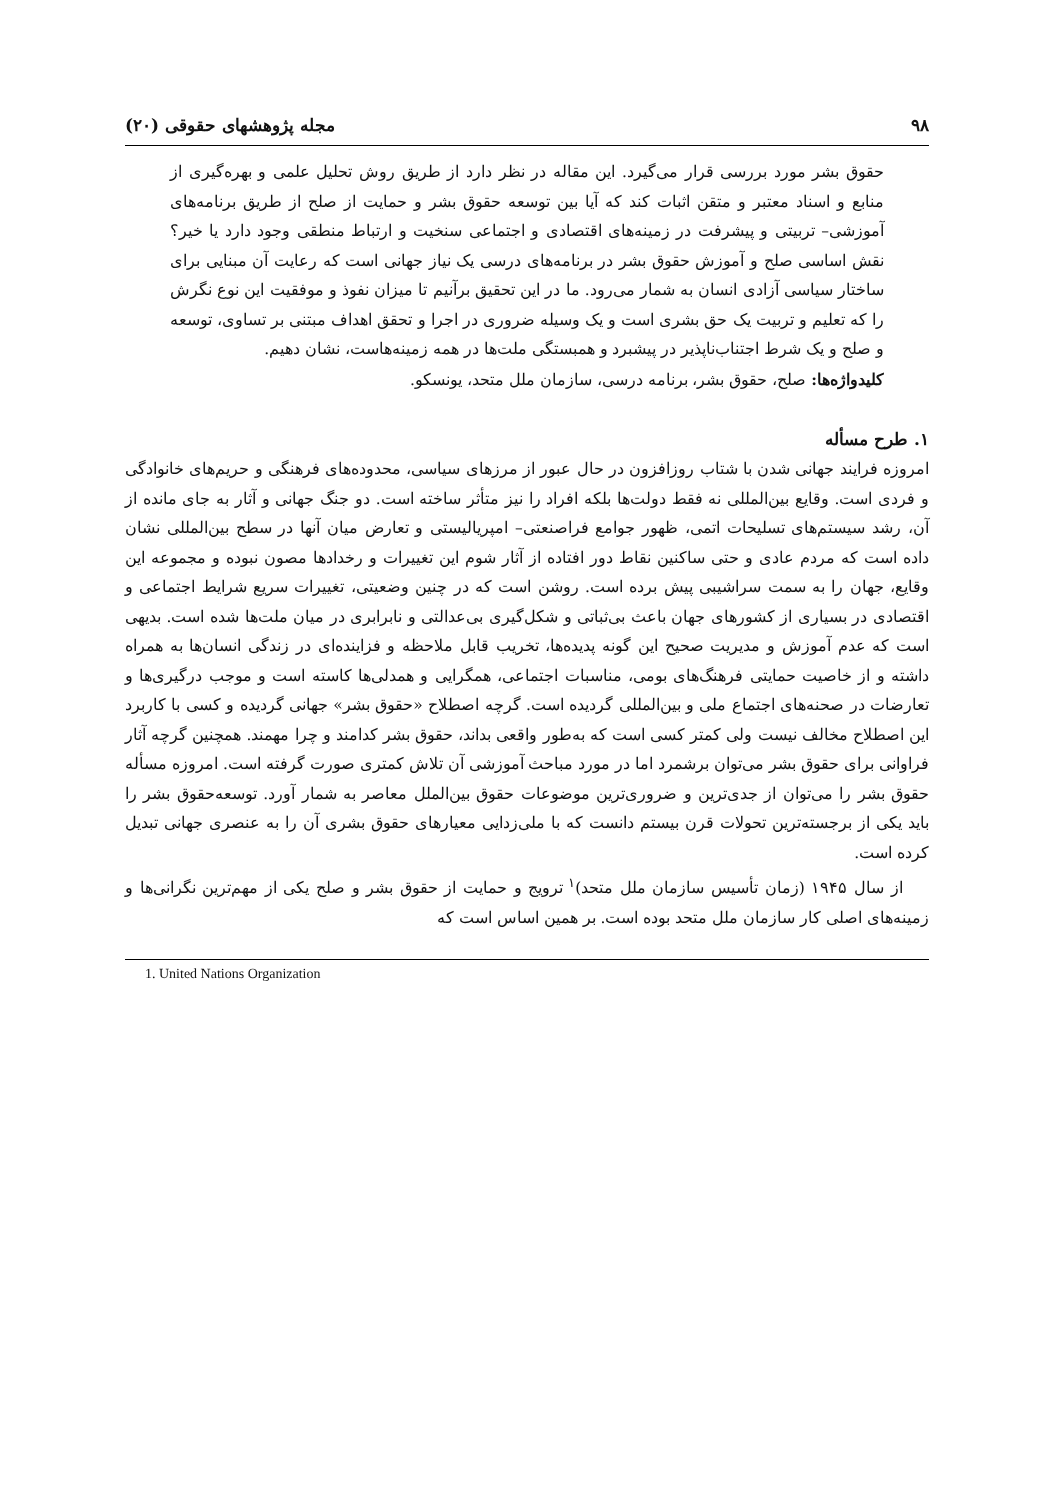۹۸ مجله پژوهشهای حقوقی (۲۰)
حقوق بشر مورد بررسی قرار می‌گیرد. این مقاله در نظر دارد از طریق روش تحلیل علمی و بهره‌گیری از منابع و اسناد معتبر و متقن اثبات کند که آیا بین توسعه حقوق بشر و حمایت از صلح از طریق برنامه‌های آموزشی– تربیتی و پیشرفت در زمینه‌های اقتصادی و اجتماعی سنخیت و ارتباط منطقی وجود دارد یا خیر؟ نقش اساسی صلح و آموزش حقوق بشر در برنامه‌های درسی یک نیاز جهانی است که رعایت آن مبنایی برای ساختار سیاسی آزادی انسان به شمار می‌رود. ما در این تحقیق برآنیم تا میزان نفوذ و موفقیت این نوع نگرش را که تعلیم و تربیت یک حق بشری است و یک وسیله ضروری در اجرا و تحقق اهداف مبتنی بر تساوی، توسعه و صلح و یک شرط اجتناب‌ناپذیر در پیشبرد و همبستگی ملت‌ها در همه زمینه‌هاست، نشان دهیم.
کلیدواژه‌ها: صلح، حقوق بشر، برنامه درسی، سازمان ملل متحد، یونسکو.
۱. طرح مسأله
امروزه فرایند جهانی شدن با شتاب روزافزون در حال عبور از مرزهای سیاسی، محدوده‌های فرهنگی و حریم‌های خانوادگی و فردی است. وقایع بین‌المللی نه فقط دولت‌ها بلکه افراد را نیز متأثر ساخته است. دو جنگ جهانی و آثار به جای مانده از آن، رشد سیستم‌های تسلیحات اتمی، ظهور جوامع فراصنعتی– امپریالیستی و تعارض میان آنها در سطح بین‌المللی نشان داده است که مردم عادی و حتی ساکنین نقاط دور افتاده از آثار شوم این تغییرات و رخدادها مصون نبوده و مجموعه این وقایع، جهان را به سمت سراشیبی پیش برده است. روشن است که در چنین وضعیتی، تغییرات سریع شرایط اجتماعی و اقتصادی در بسیاری از کشورهای جهان باعث بی‌ثباتی و شکل‌گیری بی‌عدالتی و نابرابری در میان ملت‌ها شده است. بدیهی است که عدم آموزش و مدیریت صحیح این گونه پدیده‌ها، تخریب قابل ملاحظه و فزاینده‌ای در زندگی انسان‌ها به همراه داشته و از خاصیت حمایتی فرهنگ‌های بومی، مناسبات اجتماعی، همگرایی و همدلی‌ها کاسته است و موجب درگیری‌ها و تعارضات در صحنه‌های اجتماع ملی و بین‌المللی گردیده است. گرچه اصطلاح «حقوق بشر» جهانی گردیده و کسی با کاربرد این اصطلاح مخالف نیست ولی کمتر کسی است که به‌طور واقعی بداند، حقوق بشر کدامند و چرا مهمند. همچنین گرچه آثار فراوانی برای حقوق بشر می‌توان برشمرد اما در مورد مباحث آموزشی آن تلاش کمتری صورت گرفته است. امروزه مسأله حقوق بشر را می‌توان از جدی‌ترین و ضروری‌ترین موضوعات حقوق بین‌الملل معاصر به شمار آورد. توسعه‌حقوق بشر را باید یکی از برجسته‌ترین تحولات قرن بیستم دانست که با ملی‌زدایی معیارهای حقوق بشری آن را به عنصری جهانی تبدیل کرده است.
از سال ۱۹۴۵ (زمان تأسیس سازمان ملل متحد)<sup>۱</sup> ترویج و حمایت از حقوق بشر و صلح یکی از مهم‌ترین نگرانی‌ها و زمینه‌های اصلی کار سازمان ملل متحد بوده است. بر همین اساس است که
1. United Nations Organization